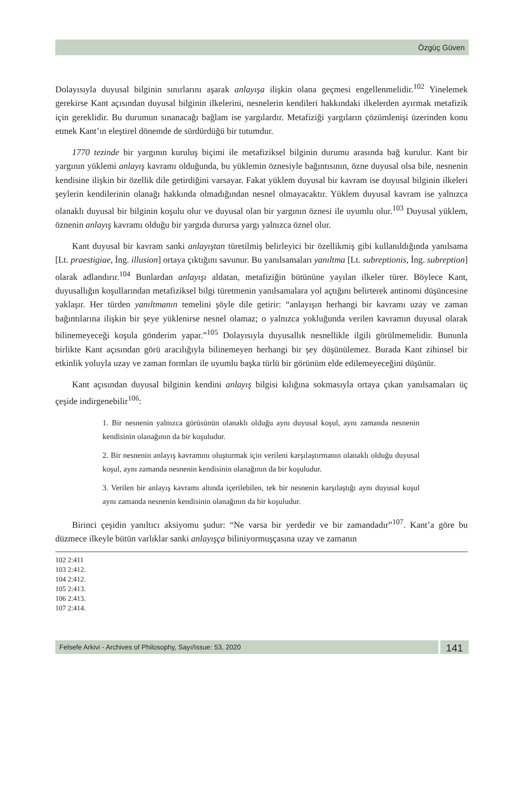Özgüç Güven
Dolayısıyla duyusal bilginin sınırlarını aşarak anlayışa ilişkin olana geçmesi engellenmelidir.<sup>102</sup> Yinelemek gerekirse Kant açısından duyusal bilginin ilkelerini, nesnelerin kendileri hakkındaki ilkelerden ayırmak metafizik için gereklidir. Bu durumun sınanacağı bağlam ise yargılardır. Metafiziği yargıların çözümlenişi üzerinden konu etmek Kant’ın eleştirel dönemde de sürdürdüğü bir tutumdur.
1770 tezinde bir yargının kuruluş biçimi ile metafiziksel bilginin durumu arasında bağ kurulur. Kant bir yargının yüklemi anlayış kavramı olduğunda, bu yüklemin öznesiyle bağıntısının, özne duyusal olsa bile, nesnenin kendisine ilişkin bir özellik dile getirdiğini varsayar. Fakat yüklem duyusal bir kavram ise duyusal bilginin ilkeleri şeylerin kendilerinin olanağı hakkında olmadığından nesnel olmayacaktır. Yüklem duyusal kavram ise yalnızca olanaklı duyusal bir bilginin koşulu olur ve duyusal olan bir yargının öznesi ile uyumlu olur.<sup>103</sup> Duyusal yüklem, öznenin anlayış kavramı olduğu bir yargıda durursa yargı yalnızca öznel olur.
Kant duyusal bir kavram sanki anlayıştan türetilmiş belirleyici bir özellikmiş gibi kullanıldığında yanılsama [Lt. praestigiae, İng. illusion] ortaya çıktığını savunur. Bu yanılsamaları yanıltma [Lt. subreptionis, İng. subreption] olarak adlandırır.<sup>104</sup> Bunlardan anlayışı aldatan, metafiziğin bütününe yayılan ilkeler türer. Böylece Kant, duyusallığın koşullarından metafiziksel bilgi türetmenin yanılsamalara yol açtığını belirterek antinomi düşüncesine yaklaşır. Her türden yanıltmanın temelini şöyle dile getirir: “anlayışın herhangi bir kavramı uzay ve zaman bağıntılarına ilişkin bir şeye yüklenirse nesnel olamaz; o yalnızca yokluğunda verilen kavramın duyusal olarak bilinemeyeceği koşula gönderim yapar.”<sup>105</sup> Dolayısıyla duyusallık nesnellikle ilgili görülmemelidir. Bununla birlikte Kant açısından görü aracılığıyla bilinemeyen herhangi bir şey düşünülemez. Burada Kant zihinsel bir etkinlik yoluyla uzay ve zaman formları ile uyumlu başka türlü bir görünüm elde edilemeyeceğini düşünür.
Kant açısından duyusal bilginin kendini anlayış bilgisi kılığına sokmasıyla ortaya çıkan yanılsamaları üç çeşide indirgenebilir<sup>106</sup>:
1. Bir nesnenin yalnızca görüsünün olanaklı olduğu aynı duyusal koşul, aynı zamanda nesnenin kendisinin olanağının da bir koşuludur.
2. Bir nesnenin anlayış kavramını oluşturmak için verileni karşılaştırmanın olanaklı olduğu duyusal koşul, aynı zamanda nesnenin kendisinin olanağının da bir koşuludur.
3. Verilen bir anlayış kavramı altında içerilebilen, tek bir nesnenin karşılaştığı aynı duyusal koşul aynı zamanda nesnenin kendisinin olanağının da bir koşuludur.
Birinci çeşidin yanıltıcı aksiyomu şudur: “Ne varsa bir yerdedir ve bir zamandadır”<sup>107</sup>. Kant’a göre bu düzmece ilkeyle bütün varlıklar sanki anlayışça biliniyormuşçasına uzay ve zamanın
102 2:411
103 2:412.
104 2:412.
105 2:413.
106 2:413.
107 2:414.
Felsefe Arkivi - Archives of Philosophy, Sayı/Issue: 53, 2020
141